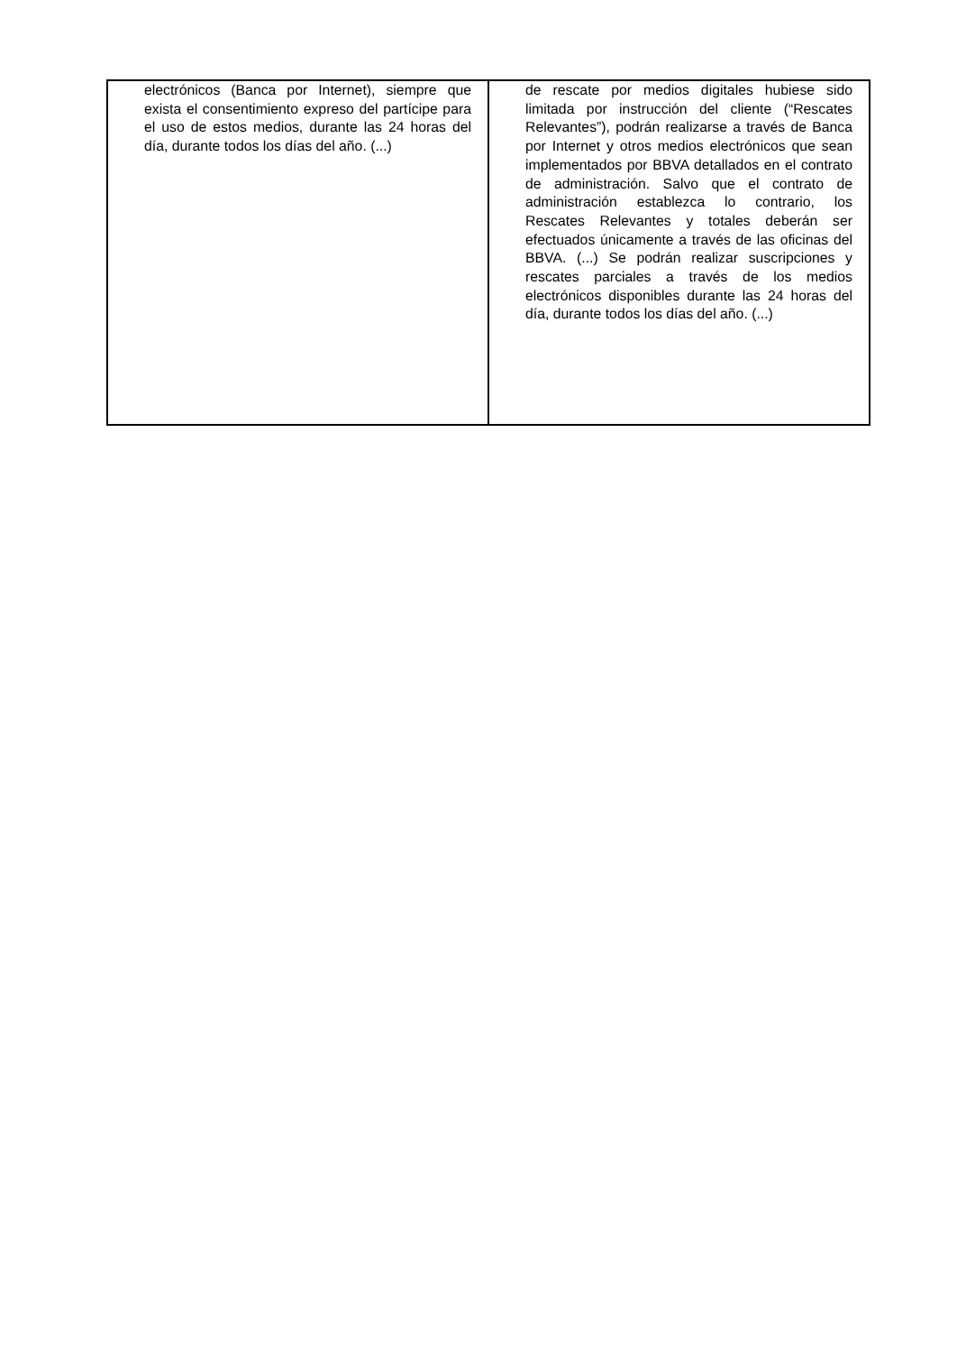| electrónicos (Banca por Internet), siempre que exista el consentimiento expreso del partícipe para el uso de estos medios, durante las 24 horas del día, durante todos los días del año. (...) | de rescate por medios digitales hubiese sido limitada por instrucción del cliente (“Rescates Relevantes”), podrán realizarse a través de Banca por Internet y otros medios electrónicos que sean implementados por BBVA detallados en el contrato de administración. Salvo que el contrato de administración establezca lo contrario, los Rescates Relevantes y totales deberán ser efectuados únicamente a través de las oficinas del BBVA. (...) Se podrán realizar suscripciones y rescates parciales a través de los medios electrónicos disponibles durante las 24 horas del día, durante todos los días del año. (...) |